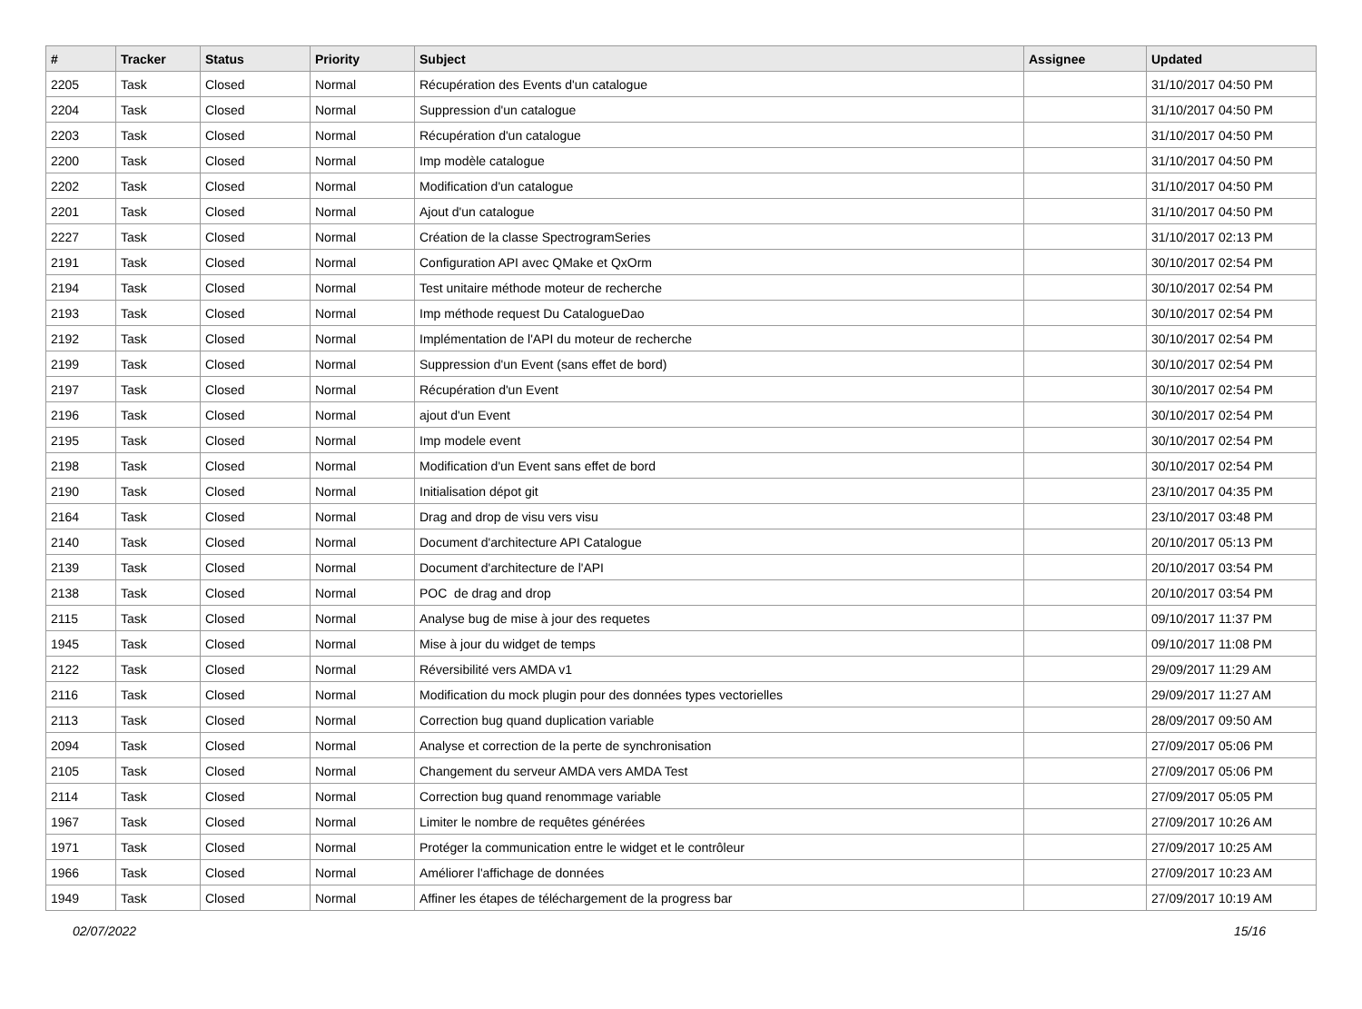| # | Tracker | Status | Priority | Subject | Assignee | Updated |
| --- | --- | --- | --- | --- | --- | --- |
| 2205 | Task | Closed | Normal | Récupération des Events d'un catalogue | | 31/10/2017 04:50 PM |
| 2204 | Task | Closed | Normal | Suppression d'un catalogue | | 31/10/2017 04:50 PM |
| 2203 | Task | Closed | Normal | Récupération d'un catalogue | | 31/10/2017 04:50 PM |
| 2200 | Task | Closed | Normal | Imp modèle catalogue | | 31/10/2017 04:50 PM |
| 2202 | Task | Closed | Normal | Modification d'un catalogue | | 31/10/2017 04:50 PM |
| 2201 | Task | Closed | Normal | Ajout d'un catalogue | | 31/10/2017 04:50 PM |
| 2227 | Task | Closed | Normal | Création de la classe SpectrogramSeries | | 31/10/2017 02:13 PM |
| 2191 | Task | Closed | Normal | Configuration API avec QMake et QxOrm | | 30/10/2017 02:54 PM |
| 2194 | Task | Closed | Normal | Test unitaire méthode moteur de recherche | | 30/10/2017 02:54 PM |
| 2193 | Task | Closed | Normal | Imp méthode request Du CatalogueDao | | 30/10/2017 02:54 PM |
| 2192 | Task | Closed | Normal | Implémentation de l'API du moteur de recherche | | 30/10/2017 02:54 PM |
| 2199 | Task | Closed | Normal | Suppression d'un Event (sans effet de bord) | | 30/10/2017 02:54 PM |
| 2197 | Task | Closed | Normal | Récupération d'un Event | | 30/10/2017 02:54 PM |
| 2196 | Task | Closed | Normal | ajout d'un Event | | 30/10/2017 02:54 PM |
| 2195 | Task | Closed | Normal | Imp modele event | | 30/10/2017 02:54 PM |
| 2198 | Task | Closed | Normal | Modification d'un Event sans effet de bord | | 30/10/2017 02:54 PM |
| 2190 | Task | Closed | Normal | Initialisation dépot git | | 23/10/2017 04:35 PM |
| 2164 | Task | Closed | Normal | Drag and drop de visu vers visu | | 23/10/2017 03:48 PM |
| 2140 | Task | Closed | Normal | Document d'architecture API Catalogue | | 20/10/2017 05:13 PM |
| 2139 | Task | Closed | Normal | Document d'architecture de l'API | | 20/10/2017 03:54 PM |
| 2138 | Task | Closed | Normal | POC de drag and drop | | 20/10/2017 03:54 PM |
| 2115 | Task | Closed | Normal | Analyse bug de mise à jour des requetes | | 09/10/2017 11:37 PM |
| 1945 | Task | Closed | Normal | Mise à jour du widget de temps | | 09/10/2017 11:08 PM |
| 2122 | Task | Closed | Normal | Réversibilité vers AMDA v1 | | 29/09/2017 11:29 AM |
| 2116 | Task | Closed | Normal | Modification du mock plugin pour des données types vectorielles | | 29/09/2017 11:27 AM |
| 2113 | Task | Closed | Normal | Correction bug quand duplication variable | | 28/09/2017 09:50 AM |
| 2094 | Task | Closed | Normal | Analyse et correction de la perte de synchronisation | | 27/09/2017 05:06 PM |
| 2105 | Task | Closed | Normal | Changement du serveur AMDA vers AMDA Test | | 27/09/2017 05:06 PM |
| 2114 | Task | Closed | Normal | Correction bug quand renommage variable | | 27/09/2017 05:05 PM |
| 1967 | Task | Closed | Normal | Limiter le nombre de requêtes générées | | 27/09/2017 10:26 AM |
| 1971 | Task | Closed | Normal | Protéger la communication entre le widget et le contrôleur | | 27/09/2017 10:25 AM |
| 1966 | Task | Closed | Normal | Améliorer l'affichage de données | | 27/09/2017 10:23 AM |
| 1949 | Task | Closed | Normal | Affiner les étapes de téléchargement de la progress bar | | 27/09/2017 10:19 AM |
02/07/2022 15/16